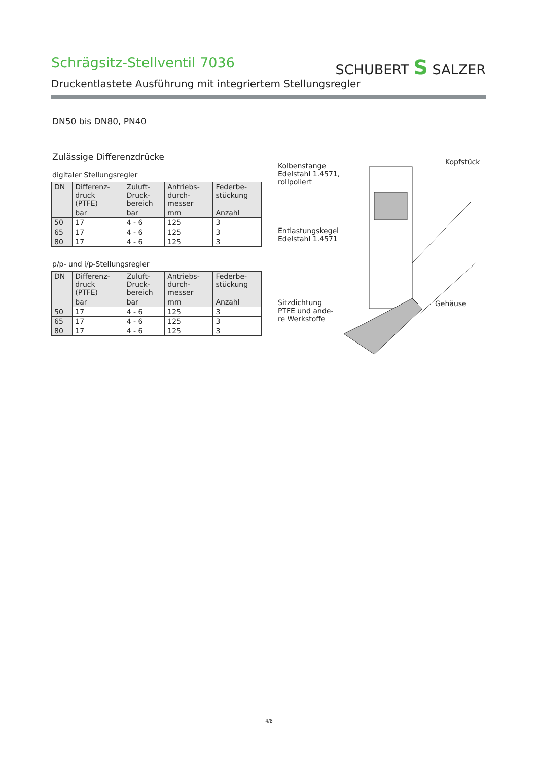SCHUBERT S SALZER
Schrägsitz-Stellventil 7036
Druckentlastete Ausführung mit integriertem Stellungsregler
DN50 bis DN80, PN40
Zulässige Differenzdrücke
digitaler Stellungsregler
| DN | Differenz- druck (PTFE) | Zuluft- Druck- bereich | Antriebs- durch- messer | Federbe- stückung |
| --- | --- | --- | --- | --- |
| | bar | bar | mm | Anzahl |
| 50 | 17 | 4 - 6 | 125 | 3 |
| 65 | 17 | 4 - 6 | 125 | 3 |
| 80 | 17 | 4 - 6 | 125 | 3 |
p/p- und i/p-Stellungsregler
| DN | Differenz- druck (PTFE) | Zuluft- Druck- bereich | Antriebs- durch- messer | Federbe- stückung |
| --- | --- | --- | --- | --- |
| | bar | bar | mm | Anzahl |
| 50 | 17 | 4 - 6 | 125 | 3 |
| 65 | 17 | 4 - 6 | 125 | 3 |
| 80 | 17 | 4 - 6 | 125 | 3 |
Kolbenstange
Edelstahl 1.4571,
rollpoliert
Kopfstück
Entlastungskegel
Edelstahl 1.4571
Sitzdichtung
PTFE und ande-
re Werkstoffe
Gehäuse
4/8